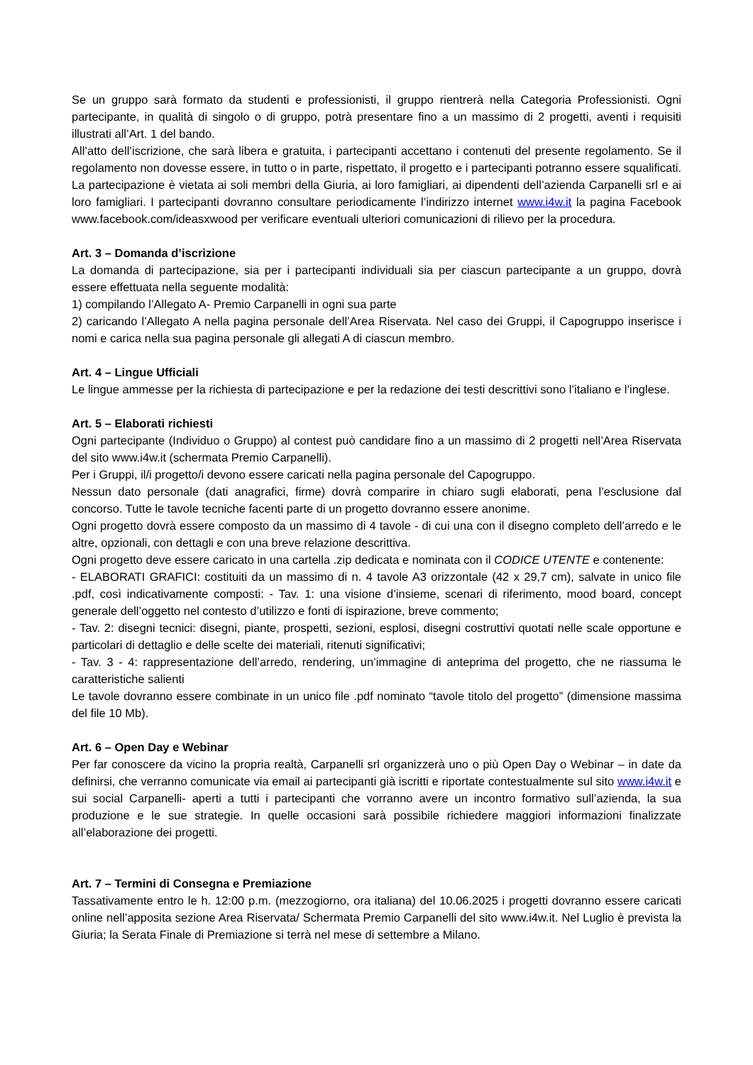Se un gruppo sarà formato da studenti e professionisti, il gruppo rientrerà nella Categoria Professionisti. Ogni partecipante, in qualità di singolo o di gruppo, potrà presentare fino a un massimo di 2 progetti, aventi i requisiti illustrati all’Art. 1 del bando.
All’atto dell’iscrizione, che sarà libera e gratuita, i partecipanti accettano i contenuti del presente regolamento. Se il regolamento non dovesse essere, in tutto o in parte, rispettato, il progetto e i partecipanti potranno essere squalificati. La partecipazione è vietata ai soli membri della Giuria, ai loro famigliari, ai dipendenti dell’azienda Carpanelli srl e ai loro famigliari. I partecipanti dovranno consultare periodicamente l’indirizzo internet www.i4w.it la pagina Facebook www.facebook.com/ideasxwood per verificare eventuali ulteriori comunicazioni di rilievo per la procedura.
Art. 3 – Domanda d’iscrizione
La domanda di partecipazione, sia per i partecipanti individuali sia per ciascun partecipante a un gruppo, dovrà essere effettuata nella seguente modalità:
1) compilando l’Allegato A- Premio Carpanelli in ogni sua parte
2) caricando l’Allegato A nella pagina personale dell’Area Riservata. Nel caso dei Gruppi, il Capogruppo inserisce i nomi e carica nella sua pagina personale gli allegati A di ciascun membro.
Art. 4 – Lingue Ufficiali
Le lingue ammesse per la richiesta di partecipazione e per la redazione dei testi descrittivi sono l’italiano e l’inglese.
Art. 5 – Elaborati richiesti
Ogni partecipante (Individuo o Gruppo) al contest può candidare fino a un massimo di 2 progetti nell’Area Riservata del sito www.i4w.it (schermata Premio Carpanelli).
Per i Gruppi, il/i progetto/i devono essere caricati nella pagina personale del Capogruppo.
Nessun dato personale (dati anagrafici, firme) dovrà comparire in chiaro sugli elaborati, pena l’esclusione dal concorso. Tutte le tavole tecniche facenti parte di un progetto dovranno essere anonime.
Ogni progetto dovrà essere composto da un massimo di 4 tavole - di cui una con il disegno completo dell’arredo e le altre, opzionali, con dettagli e con una breve relazione descrittiva.
Ogni progetto deve essere caricato in una cartella .zip dedicata e nominata con il CODICE UTENTE e contenente:
- ELABORATI GRAFICI: costituiti da un massimo di n. 4 tavole A3 orizzontale (42 x 29,7 cm), salvate in unico file .pdf, così indicativamente composti: - Tav. 1: una visione d’insieme, scenari di riferimento, mood board, concept generale dell’oggetto nel contesto d’utilizzo e fonti di ispirazione, breve commento;
- Tav. 2: disegni tecnici: disegni, piante, prospetti, sezioni, esplosi, disegni costruttivi quotati nelle scale opportune e particolari di dettaglio e delle scelte dei materiali, ritenuti significativi;
- Tav. 3 - 4: rappresentazione dell’arredo, rendering, un’immagine di anteprima del progetto, che ne riassuma le caratteristiche salienti
Le tavole dovranno essere combinate in un unico file .pdf nominato “tavole titolo del progetto” (dimensione massima del file 10 Mb).
Art. 6 – Open Day e Webinar
Per far conoscere da vicino la propria realtà, Carpanelli srl organizzerà uno o più Open Day o Webinar – in date da definirsi, che verranno comunicate via email ai partecipanti già iscritti e riportate contestualmente sul sito www.i4w.it e sui social Carpanelli- aperti a tutti i partecipanti che vorranno avere un incontro formativo sull’azienda, la sua produzione e le sue strategie. In quelle occasioni sarà possibile richiedere maggiori informazioni finalizzate all’elaborazione dei progetti.
Art. 7 – Termini di Consegna e Premiazione
Tassativamente entro le h. 12:00 p.m. (mezzogiorno, ora italiana) del 10.06.2025 i progetti dovranno essere caricati online nell’apposita sezione Area Riservata/ Schermata Premio Carpanelli del sito www.i4w.it. Nel Luglio è prevista la Giuria; la Serata Finale di Premiazione si terrà nel mese di settembre a Milano.